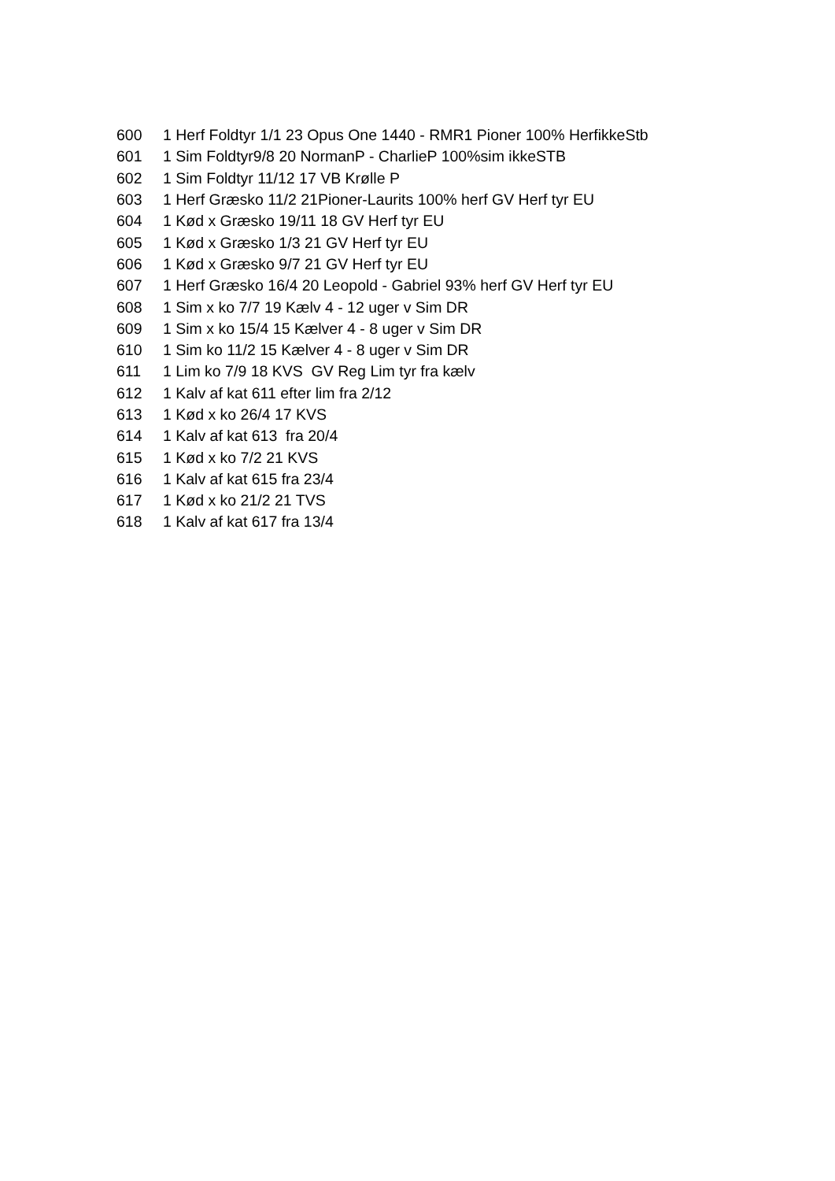| 600 | 1 Herf Foldtyr 1/1 23 Opus One 1440 - RMR1 Pioner 100% HerfikkeStb |
| 601 | 1 Sim Foldtyr9/8 20 NormanP - CharlieP 100%sim ikkeSTB |
| 602 | 1 Sim Foldtyr 11/12 17 VB Krølle P |
| 603 | 1 Herf Græsko 11/2 21Pioner-Laurits 100% herf GV Herf tyr EU |
| 604 | 1 Kød x Græsko 19/11 18 GV Herf tyr EU |
| 605 | 1 Kød x Græsko 1/3 21 GV Herf tyr EU |
| 606 | 1 Kød x Græsko 9/7 21 GV Herf tyr EU |
| 607 | 1 Herf Græsko 16/4 20 Leopold - Gabriel 93% herf GV Herf tyr EU |
| 608 | 1 Sim x ko 7/7 19 Kælv 4 - 12 uger v Sim DR |
| 609 | 1 Sim x ko 15/4 15 Kælver 4 - 8 uger v Sim DR |
| 610 | 1 Sim ko 11/2 15 Kælver 4 - 8 uger v Sim DR |
| 611 | 1 Lim ko 7/9 18 KVS GV Reg Lim tyr fra kælv |
| 612 | 1 Kalv af kat 611 efter lim fra 2/12 |
| 613 | 1 Kød x ko 26/4 17 KVS |
| 614 | 1 Kalv af kat 613 fra 20/4 |
| 615 | 1 Kød x ko 7/2 21 KVS |
| 616 | 1 Kalv af kat 615 fra 23/4 |
| 617 | 1 Kød x ko 21/2 21 TVS |
| 618 | 1 Kalv af kat 617 fra 13/4 |